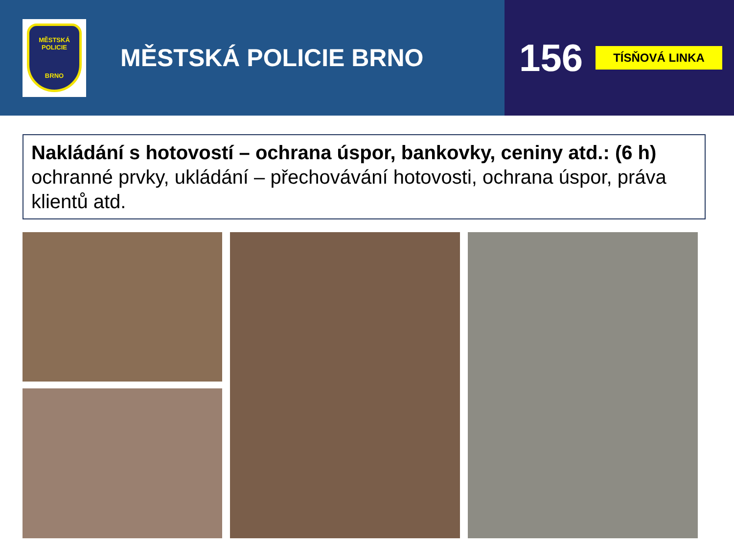MĚSTSKÁ POLICIE
BRNO
MĚSTSKÁ POLICIE BRNO
156 TÍSŇOVÁ LINKA
Nakládání s hotovostí – ochrana úspor, bankovky, ceniny atd.: (6 h)
ochranné prvky, ukládání – přechovávání hotovosti, ochrana úspor, práva klientů atd.